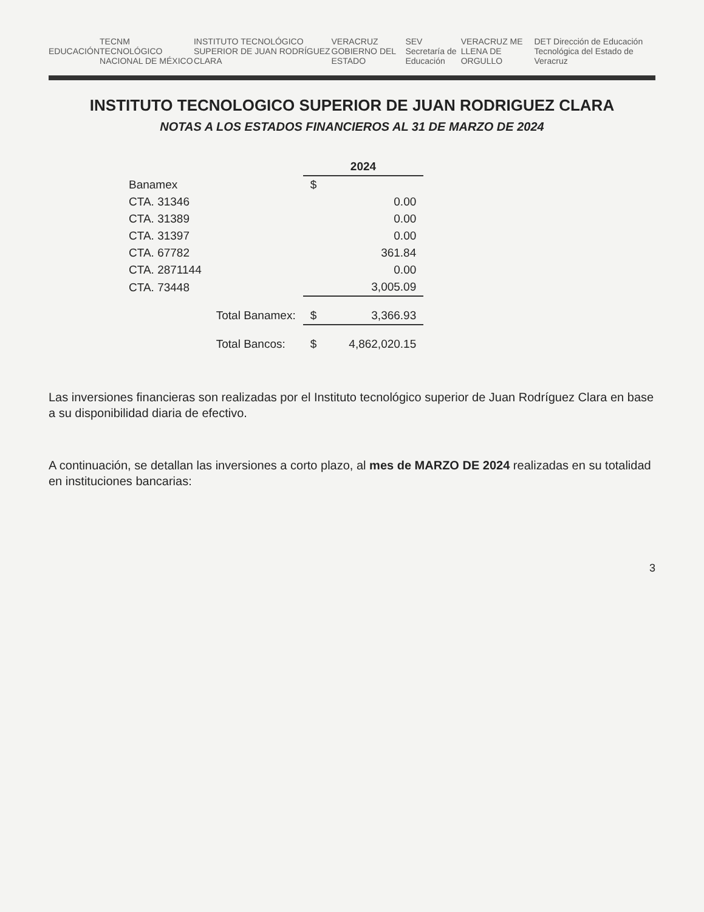EDUCACIÓN TECNM TECNOLÓGICO NACIONAL DE MÉXICO INSTITUTO TECNOLÓGICO SUPERIOR DE JUAN RODRÍGUEZ CLARA VERACRUZ GOBIERNO DEL ESTADO SEV Secretaría de Educación VERACRUZ ME LLENA DE ORGULLO DET Dirección de Educación Tecnológica del Estado de Veracruz
INSTITUTO TECNOLOGICO SUPERIOR DE JUAN RODRIGUEZ CLARA
NOTAS A LOS ESTADOS FINANCIEROS AL 31 DE MARZO DE 2024
| | | 2024 | |
| --- | --- | --- | --- |
| Banamex | | $ | |
| CTA. 31346 | | | 0.00 |
| CTA. 31389 | | | 0.00 |
| CTA. 31397 | | | 0.00 |
| CTA. 67782 | | | 361.84 |
| CTA. 2871144 | | | 0.00 |
| CTA. 73448 | | | 3,005.09 |
| | Total Banamex: | $ | 3,366.93 |
| | Total Bancos: | $ | 4,862,020.15 |
Las inversiones financieras son realizadas por el Instituto tecnológico superior de Juan Rodríguez Clara en base a su disponibilidad diaria de efectivo.
A continuación, se detallan las inversiones a corto plazo, al mes de MARZO DE 2024 realizadas en su totalidad en instituciones bancarias:
3